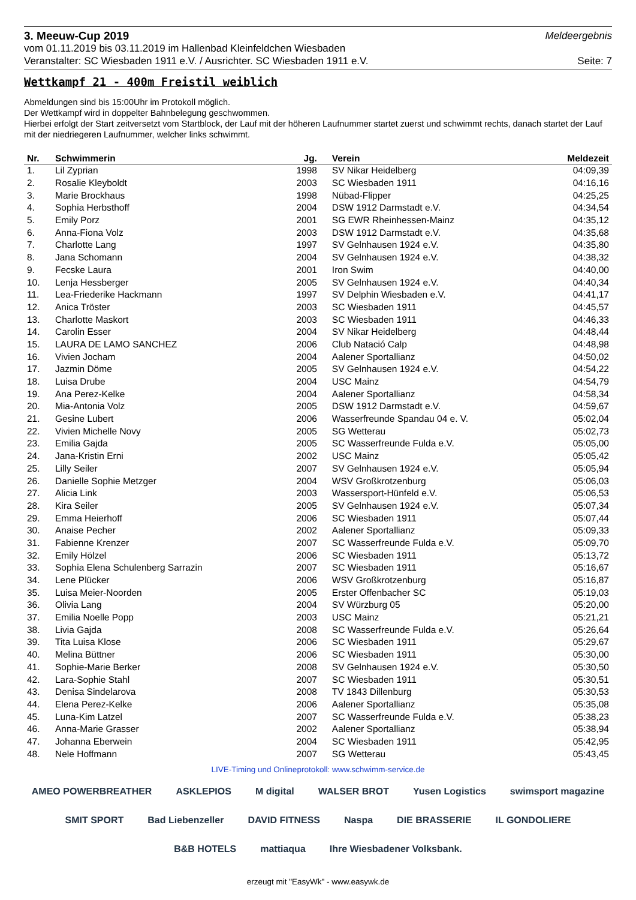3. Meeuw-Cup 2019 Meldeergebnis
vom 01.11.2019 bis 03.11.2019 im Hallenbad Kleinfeldchen Wiesbaden
Veranstalter: SC Wiesbaden 1911 e.V. / Ausrichter. SC Wiesbaden 1911 e.V. Seite: 7
Wettkampf 21 - 400m Freistil weiblich
Abmeldungen sind bis 15:00Uhr im Protokoll möglich.
Der Wettkampf wird in doppelter Bahnbelegung geschwommen.
Hierbei erfolgt der Start zeitversetzt vom Startblock, der Lauf mit der höheren Laufnummer startet zuerst und schwimmt rechts, danach startet der Lauf mit der niedriegeren Laufnummer, welcher links schwimmt.
| Nr. | Schwimmerin | Jg. | | Verein | Meldezeit |
| --- | --- | --- | --- | --- | --- |
| 1. | Lil Zyprian | 1998 | | SV Nikar Heidelberg | 04:09,39 |
| 2. | Rosalie Kleyboldt | 2003 | | SC Wiesbaden 1911 | 04:16,16 |
| 3. | Marie Brockhaus | 1998 | | Nübad-Flipper | 04:25,25 |
| 4. | Sophia Herbsthoff | 2004 | | DSW 1912 Darmstadt e.V. | 04:34,54 |
| 5. | Emily Porz | 2001 | | SG EWR Rheinhessen-Mainz | 04:35,12 |
| 6. | Anna-Fiona Volz | 2003 | | DSW 1912 Darmstadt e.V. | 04:35,68 |
| 7. | Charlotte Lang | 1997 | | SV Gelnhausen 1924 e.V. | 04:35,80 |
| 8. | Jana Schomann | 2004 | | SV Gelnhausen 1924 e.V. | 04:38,32 |
| 9. | Fecske Laura | 2001 | | Iron Swim | 04:40,00 |
| 10. | Lenja Hessberger | 2005 | | SV Gelnhausen 1924 e.V. | 04:40,34 |
| 11. | Lea-Friederike Hackmann | 1997 | | SV Delphin Wiesbaden e.V. | 04:41,17 |
| 12. | Anica Tröster | 2003 | | SC Wiesbaden 1911 | 04:45,57 |
| 13. | Charlotte Maskort | 2003 | | SC Wiesbaden 1911 | 04:46,33 |
| 14. | Carolin Esser | 2004 | | SV Nikar Heidelberg | 04:48,44 |
| 15. | LAURA DE LAMO SANCHEZ | 2006 | | Club Natació Calp | 04:48,98 |
| 16. | Vivien Jocham | 2004 | | Aalener Sportallianz | 04:50,02 |
| 17. | Jazmin Döme | 2005 | | SV Gelnhausen 1924 e.V. | 04:54,22 |
| 18. | Luisa Drube | 2004 | | USC Mainz | 04:54,79 |
| 19. | Ana Perez-Kelke | 2004 | | Aalener Sportallianz | 04:58,34 |
| 20. | Mia-Antonia Volz | 2005 | | DSW 1912 Darmstadt e.V. | 04:59,67 |
| 21. | Gesine Lubert | 2006 | | Wasserfreunde Spandau 04 e. V. | 05:02,04 |
| 22. | Vivien Michelle Novy | 2005 | | SG Wetterau | 05:02,73 |
| 23. | Emilia Gajda | 2005 | | SC Wasserfreunde Fulda e.V. | 05:05,00 |
| 24. | Jana-Kristin Erni | 2002 | | USC Mainz | 05:05,42 |
| 25. | Lilly Seiler | 2007 | | SV Gelnhausen 1924 e.V. | 05:05,94 |
| 26. | Danielle Sophie Metzger | 2004 | | WSV Großkrotzenburg | 05:06,03 |
| 27. | Alicia Link | 2003 | | Wassersport-Hünfeld e.V. | 05:06,53 |
| 28. | Kira Seiler | 2005 | | SV Gelnhausen 1924 e.V. | 05:07,34 |
| 29. | Emma Heierhoff | 2006 | | SC Wiesbaden 1911 | 05:07,44 |
| 30. | Anaise Pecher | 2002 | | Aalener Sportallianz | 05:09,33 |
| 31. | Fabienne Krenzer | 2007 | | SC Wasserfreunde Fulda e.V. | 05:09,70 |
| 32. | Emily Hölzel | 2006 | | SC Wiesbaden 1911 | 05:13,72 |
| 33. | Sophia Elena Schulenberg Sarrazin | 2007 | | SC Wiesbaden 1911 | 05:16,67 |
| 34. | Lene Plücker | 2006 | | WSV Großkrotzenburg | 05:16,87 |
| 35. | Luisa Meier-Noorden | 2005 | | Erster Offenbacher SC | 05:19,03 |
| 36. | Olivia Lang | 2004 | | SV Würzburg 05 | 05:20,00 |
| 37. | Emilia Noelle Popp | 2003 | | USC Mainz | 05:21,21 |
| 38. | Livia Gajda | 2008 | | SC Wasserfreunde Fulda e.V. | 05:26,64 |
| 39. | Tita Luisa Klose | 2006 | | SC Wiesbaden 1911 | 05:29,67 |
| 40. | Melina Büttner | 2006 | | SC Wiesbaden 1911 | 05:30,00 |
| 41. | Sophie-Marie Berker | 2008 | | SV Gelnhausen 1924 e.V. | 05:30,50 |
| 42. | Lara-Sophie Stahl | 2007 | | SC Wiesbaden 1911 | 05:30,51 |
| 43. | Denisa Sindelarova | 2008 | | TV 1843 Dillenburg | 05:30,53 |
| 44. | Elena Perez-Kelke | 2006 | | Aalener Sportallianz | 05:35,08 |
| 45. | Luna-Kim Latzel | 2007 | | SC Wasserfreunde Fulda e.V. | 05:38,23 |
| 46. | Anna-Marie Grasser | 2002 | | Aalener Sportallianz | 05:38,94 |
| 47. | Johanna Eberwein | 2004 | | SC Wiesbaden 1911 | 05:42,95 |
| 48. | Nele Hoffmann | 2007 | | SG Wetterau | 05:43,45 |
LIVE-Timing und Onlineprotokoll: www.schwimm-service.de
AMEO POWERBREATHER ASKLEPIOS M digital WALSER BROT Yusen Logistics swimsport magazine SMIT SPORT Bad Liebenzeller DAVID FITNESS Naspa DIE BRASSERIE IL GONDOLIERE B&B HOTELS mattiaqua Ihre Wiesbadener Volksbank.
erzeugt mit "EasyWk" - www.easywk.de